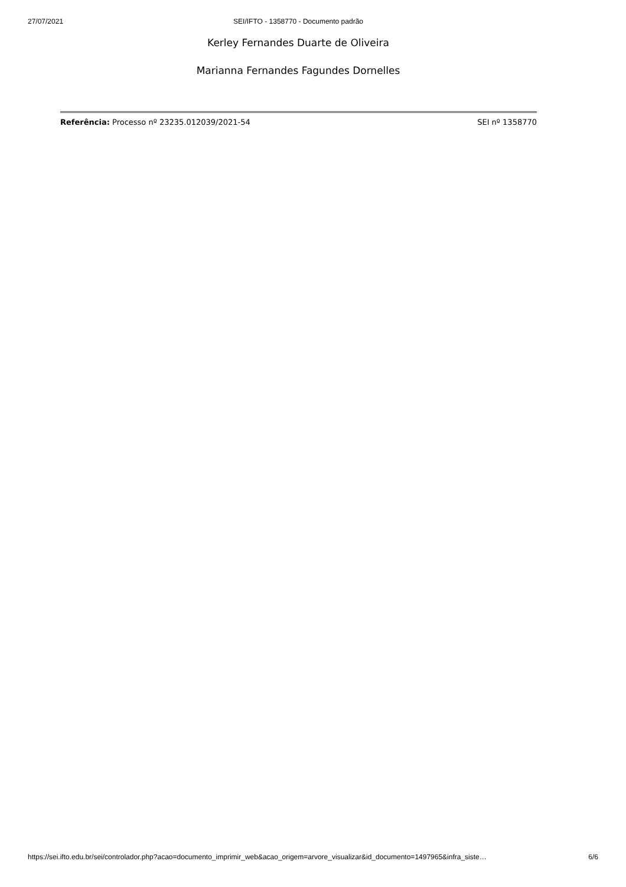27/07/2021 SEI/IFTO - 1358770 - Documento padrão
Kerley Fernandes Duarte de Oliveira
Marianna Fernandes Fagundes Dornelles
Referência: Processo nº 23235.012039/2021-54 SEI nº 1358770
https://sei.ifto.edu.br/sei/controlador.php?acao=documento_imprimir_web&acao_origem=arvore_visualizar&id_documento=1497965&infra_siste… 6/6